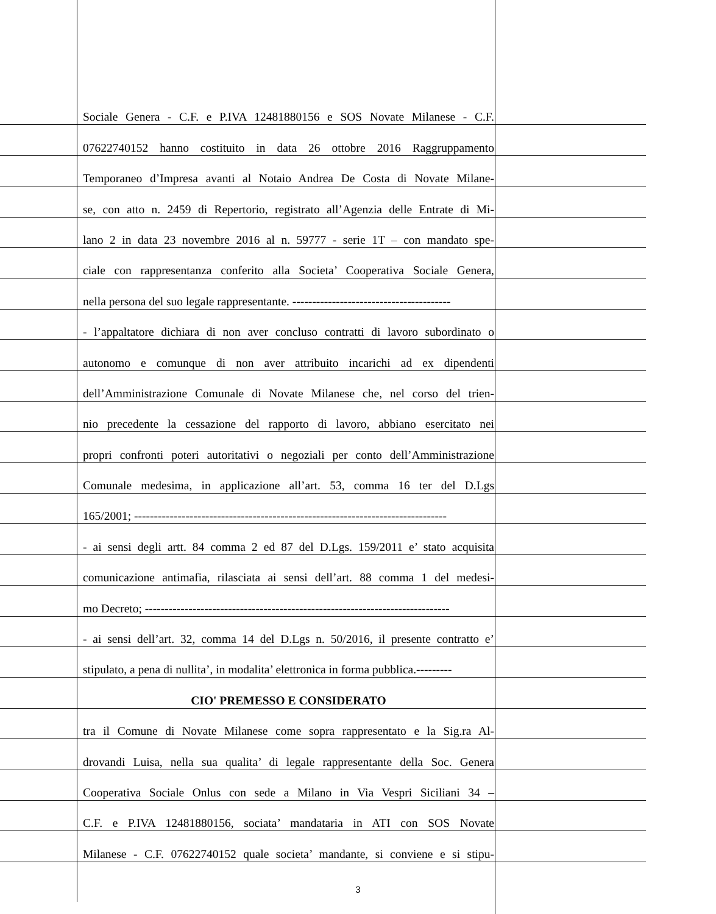Sociale Genera - C.F. e P.IVA 12481880156 e SOS Novate Milanese - C.F.
07622740152 hanno costituito in data 26 ottobre 2016 Raggruppamento
Temporaneo d’Impresa avanti al Notaio Andrea De Costa di Novate Milane-
se, con atto n. 2459 di Repertorio, registrato all’Agenzia delle Entrate di Mi-
lano 2 in data 23 novembre 2016 al n. 59777 - serie 1T – con mandato spe-
ciale con rappresentanza conferito alla Societa’ Cooperativa Sociale Genera,
nella persona del suo legale rappresentante. ----------------------------------------
- l’appaltatore dichiara di non aver concluso contratti di lavoro subordinato o
autonomo e comunque di non aver attribuito incarichi ad ex dipendenti
dell’Amministrazione Comunale di Novate Milanese che, nel corso del trien-
nio precedente la cessazione del rapporto di lavoro, abbiano esercitato nei
propri confronti poteri autoritativi o negoziali per conto dell’Amministrazione
Comunale medesima, in applicazione all’art. 53, comma 16 ter del D.Lgs
165/2001; -------------------------------------------------------------------------------
- ai sensi degli artt. 84 comma 2 ed 87 del D.Lgs. 159/2011 e’ stato acquisita
comunicazione antimafia, rilasciata ai sensi dell’art. 88 comma 1 del medesi-
mo Decreto; -----------------------------------------------------------------------------
- ai sensi dell’art. 32, comma 14 del D.Lgs n. 50/2016, il presente contratto e’
stipulato, a pena di nullita’, in modalita’ elettronica in forma pubblica.---------
CIO' PREMESSO E CONSIDERATO
tra il Comune di Novate Milanese come sopra rappresentato e la Sig.ra Al-
drovandi Luisa, nella sua qualita’ di legale rappresentante della Soc. Genera
Cooperativa Sociale Onlus con sede a Milano in Via Vespri Siciliani 34 –
C.F. e P.IVA 12481880156, sociata’ mandataria in ATI con SOS Novate
Milanese - C.F. 07622740152 quale societa’ mandante, si conviene e si stipu-
3